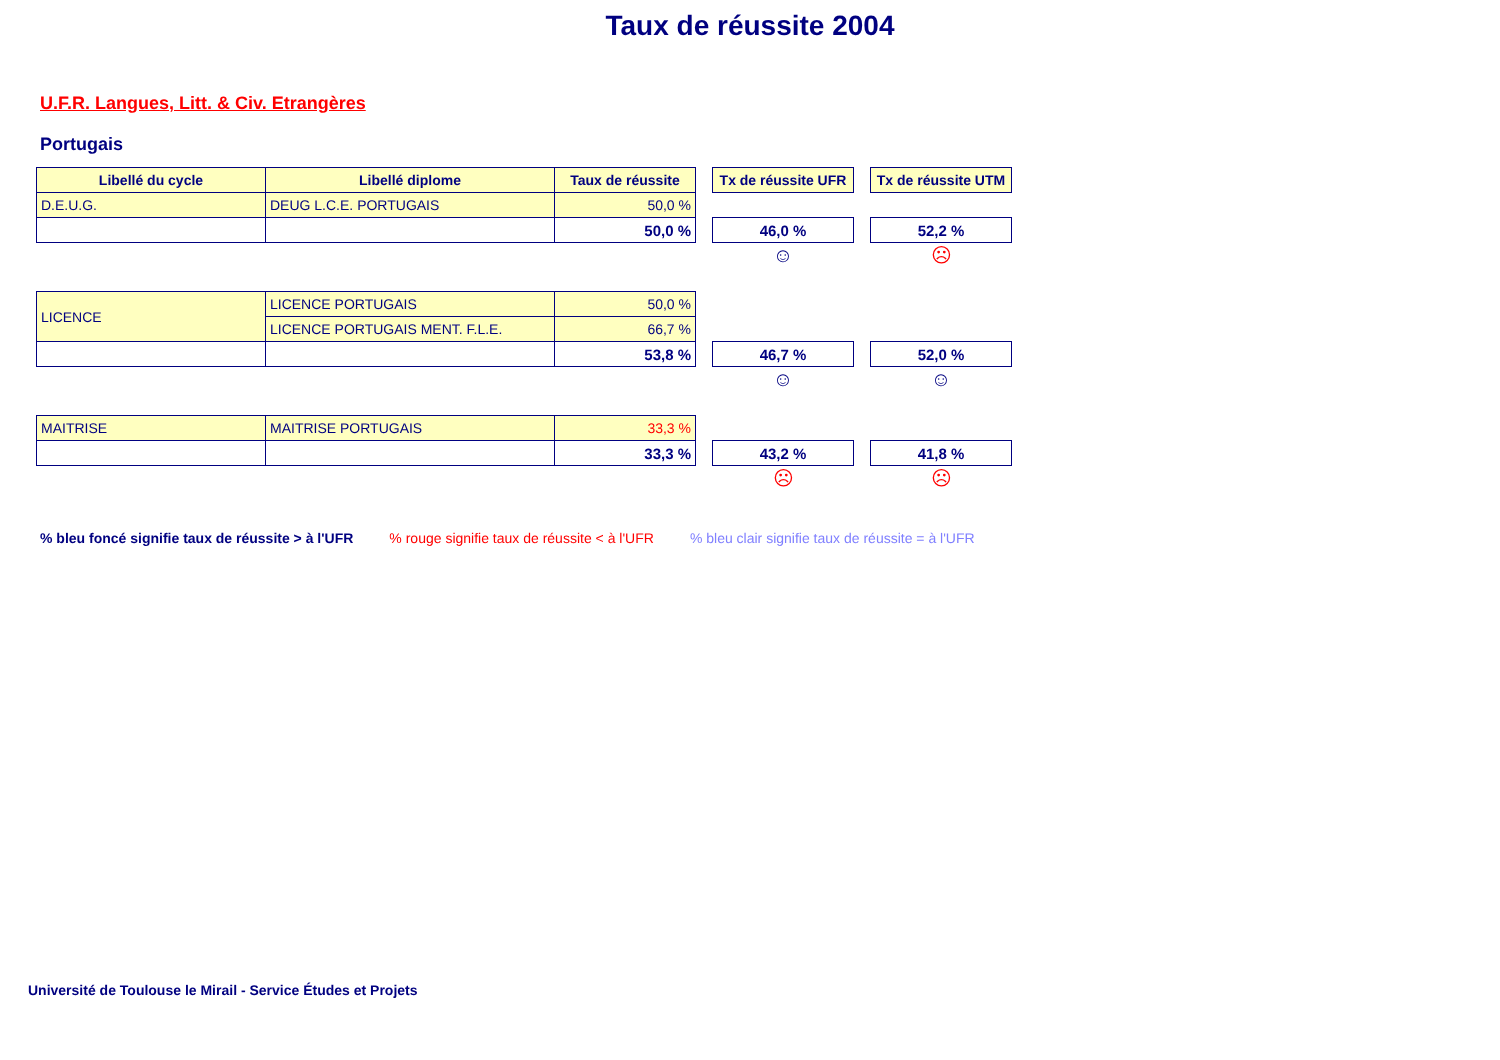Taux de réussite 2004
U.F.R. Langues, Litt. & Civ. Etrangères
Portugais
| Libellé du cycle | Libellé diplome | Taux de réussite | | Tx de réussite UFR | | Tx de réussite UTM |
| D.E.U.G. | DEUG L.C.E. PORTUGAIS | 50,0 % | | | | |
| | | 50,0 % | | 46,0 % | | 52,2 % |
| | | | | ☺ | | ☹ |
| LICENCE | LICENCE PORTUGAIS | 50,0 % | | | | |
| | LICENCE PORTUGAIS MENT. F.L.E. | 66,7 % | | | | |
| | | 53,8 % | | 46,7 % | | 52,0 % |
| | | | | ☺ | | ☺ |
| MAITRISE | MAITRISE PORTUGAIS | 33,3 % | | | | |
| | | 33,3 % | | 43,2 % | | 41,8 % |
| | | | | ☹ | | ☹ |
% bleu foncé signifie taux de réussite > à l'UFR % rouge signifie taux de réussite < à l'UFR % bleu clair signifie taux de réussite = à l'UFR
Université de Toulouse le Mirail - Service Études et Projets